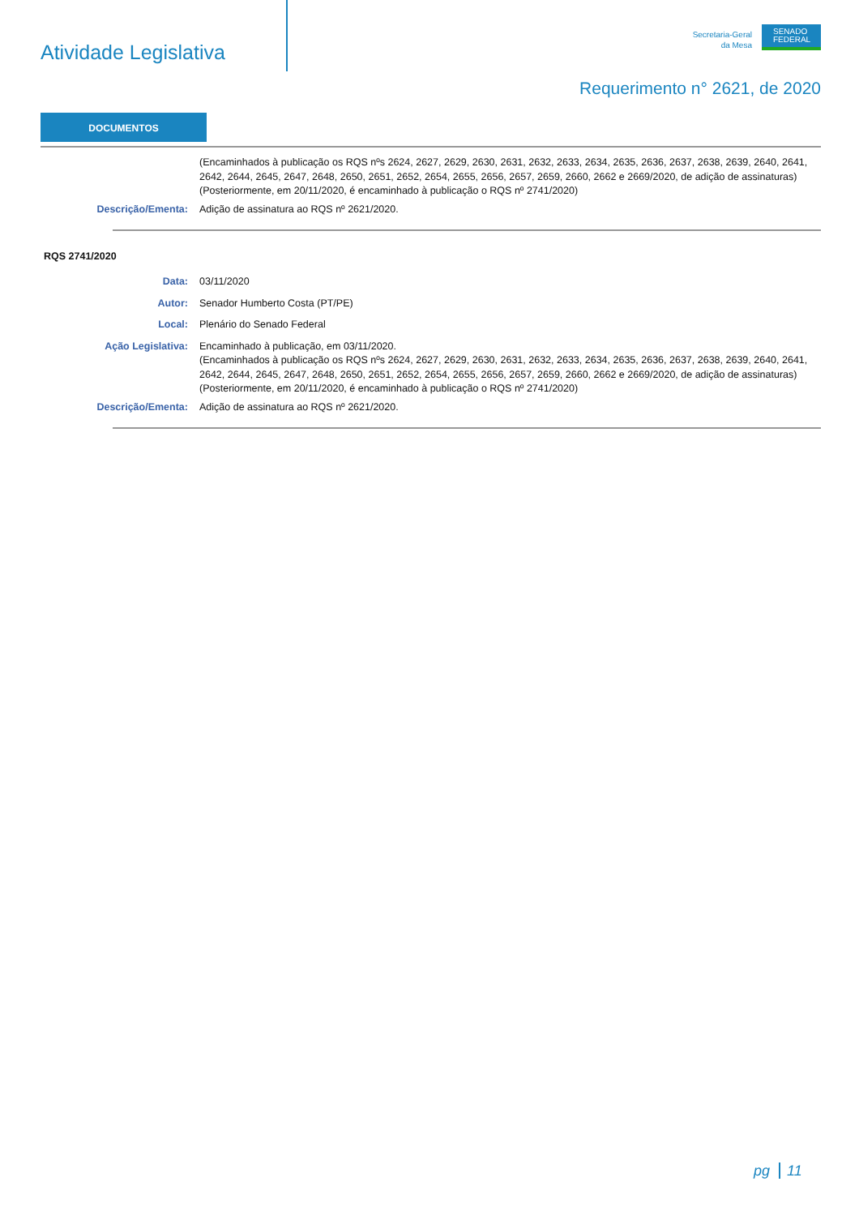Atividade Legislativa
Secretaria-Geral
da Mesa
SENADO
FEDERAL
Requerimento n° 2621, de 2020
DOCUMENTOS
(Encaminhados à publicação os RQS nºs 2624, 2627, 2629, 2630, 2631, 2632, 2633, 2634, 2635, 2636, 2637, 2638, 2639, 2640, 2641, 2642, 2644, 2645, 2647, 2648, 2650, 2651, 2652, 2654, 2655, 2656, 2657, 2659, 2660, 2662 e 2669/2020, de adição de assinaturas)
(Posteriormente, em 20/11/2020, é encaminhado à publicação o RQS nº 2741/2020)
Descrição/Ementa: Adição de assinatura ao RQS nº 2621/2020.
RQS 2741/2020
Data: 03/11/2020
Autor: Senador Humberto Costa (PT/PE)
Local: Plenário do Senado Federal
Ação Legislativa: Encaminhado à publicação, em 03/11/2020.
(Encaminhados à publicação os RQS nºs 2624, 2627, 2629, 2630, 2631, 2632, 2633, 2634, 2635, 2636, 2637, 2638, 2639, 2640, 2641, 2642, 2644, 2645, 2647, 2648, 2650, 2651, 2652, 2654, 2655, 2656, 2657, 2659, 2660, 2662 e 2669/2020, de adição de assinaturas)
(Posteriormente, em 20/11/2020, é encaminhado à publicação o RQS nº 2741/2020)
Descrição/Ementa: Adição de assinatura ao RQS nº 2621/2020.
pg 11